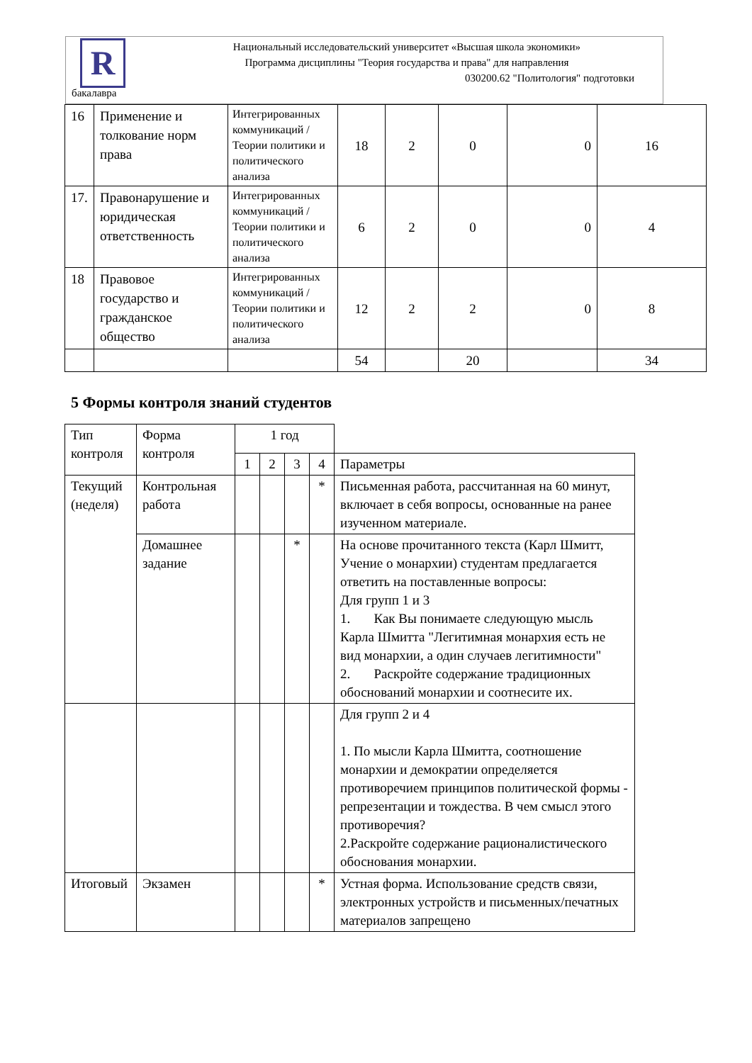R
Национальный исследовательский университет «Высшая школа экономики»
Программа дисциплины "Теория государства и права" для направления
030200.62 "Политология" подготовки
бакалавра
| 16 | Применение и толкование норм права | Интегрированных коммуникаций / Теории политики и политического анализа | 18 | 2 | 0 | 0 | 16 |
| 17. | Правонарушение и юридическая ответственность | Интегрированных коммуникаций / Теории политики и политического анализа | 6 | 2 | 0 | 0 | 4 |
| 18 | Правовое государство и гражданское общество | Интегрированных коммуникаций / Теории политики и политического анализа | 12 | 2 | 2 | 0 | 8 |
| | | | 54 | | 20 | | 34 |
5 Формы контроля знаний студентов
| Тип контроля | Форма контроля | 1 год | | | | |
| | | 1 | 2 | 3 | 4 | Параметры |
| Текущий (неделя) | Контрольная работа | | | | * | Письменная работа, рассчитанная на 60 минут, включает в себя вопросы, основанные на ранее изученном материале. |
| | Домашнее задание | | | * | | На основе прочитанного текста (Карл Шмитт, Учение о монархии) студентам предлагается ответить на поставленные вопросы: Для групп 1 и 3 1. Как Вы понимаете следующую мысль Карла Шмитта "Легитимная монархия есть не вид монархии, а один случаев легитимности" 2. Раскройте содержание традиционных обоснований монархии и соотнесите их. |
| | | | | | | Для групп 2 и 4 1. По мысли Карла Шмитта, соотношение монархии и демократии определяется противоречием принципов политической формы - репрезентации и тождества. В чем смысл этого противоречия? 2.Раскройте содержание рационалистического обоснования монархии. |
| Итоговый | Экзамен | | | | * | Устная форма. Использование средств связи, электронных устройств и письменных/печатных материалов запрещено |